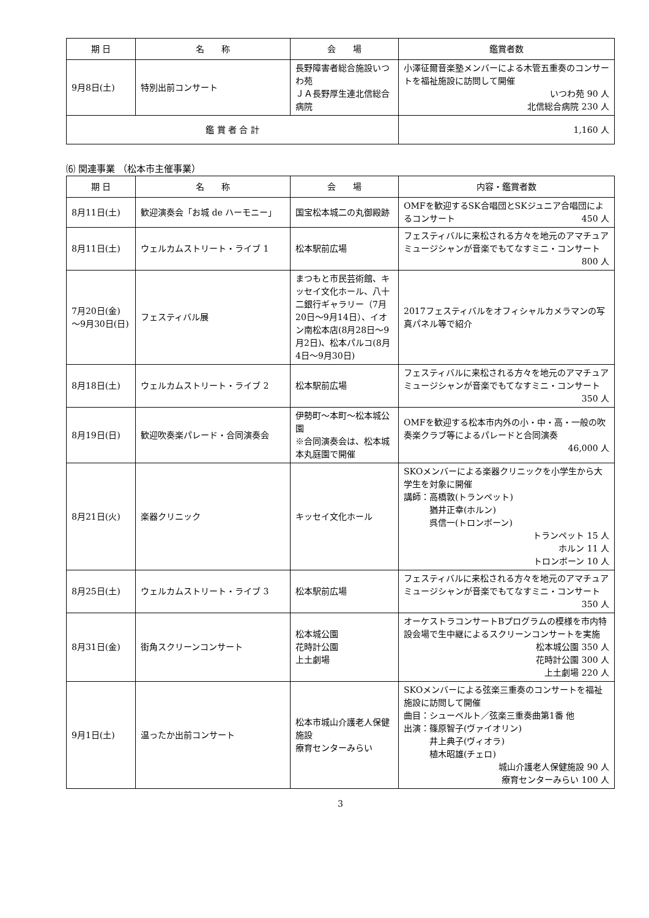| 期 日 | 名 称 | 会 場 | 鑑賞者数 |
| --- | --- | --- | --- |
| 9月8日(土) | 特別出前コンサート | 長野障害者総合施設いつわ苑 ＪＡ長野厚生連北信総合病院 | 小澤征爾音楽塾メンバーによる木管五重奏のコンサートを福祉施設に訪問して開催 いつわ苑 90 人 北信総合病院 230 人 |
| 鑑 賞 者 合 計 | | | 1,160 人 |
⑹ 関連事業 （松本市主催事業）
| 期 日 | 名 称 | 会 場 | 内容・鑑賞者数 |
| --- | --- | --- | --- |
| 8月11日(土) | 歓迎演奏会「お城 de ハーモニー」 | 国宝松本城二の丸御殿跡 | OMFを歓迎するSK合唱団とSKジュニア合唱団によるコンサート 450 人 |
| 8月11日(土) | ウェルカムストリート・ライブ 1 | 松本駅前広場 | フェスティバルに来松される方々を地元のアマチュアミュージシャンが音楽でもてなすミニ・コンサート 800 人 |
| 7月20日(金) ～9月30日(日) | フェスティバル展 | まつもと市民芸術館、キッセイ文化ホール、八十二銀行ギャラリー（7月20日～9月14日）、イオン南松本店(8月28日～9月2日)、松本パルコ(8月4日～9月30日) | 2017フェスティバルをオフィシャルカメラマンの写真パネル等で紹介 |
| 8月18日(土) | ウェルカムストリート・ライブ 2 | 松本駅前広場 | フェスティバルに来松される方々を地元のアマチュアミュージシャンが音楽でもてなすミニ・コンサート 350 人 |
| 8月19日(日) | 歓迎吹奏楽パレード・合同演奏会 | 伊勢町～本町～松本城公園 ※合同演奏会は、松本城本丸庭園で開催 | OMFを歓迎する松本市内外の小・中・高・一般の吹奏楽クラブ等によるパレードと合同演奏 46,000 人 |
| 8月21日(火) | 楽器クリニック | キッセイ文化ホール | SKOメンバーによる楽器クリニックを小学生から大学生を対象に開催 講師：高橋敦(トランペット) 猶井正幸(ホルン) 呉信一(トロンボーン) トランペット 15 人 ホルン 11 人 トロンボーン 10 人 |
| 8月25日(土) | ウェルカムストリート・ライブ 3 | 松本駅前広場 | フェスティバルに来松される方々を地元のアマチュアミュージシャンが音楽でもてなすミニ・コンサート 350 人 |
| 8月31日(金) | 街角スクリーンコンサート | 松本城公園 花時計公園 上土劇場 | オーケストラコンサートBプログラムの模様を市内特設会場で生中継によるスクリーンコンサートを実施 松本城公園 350 人 花時計公園 300 人 上土劇場 220 人 |
| 9月1日(土) | 温ったか出前コンサート | 松本市城山介護老人保健施設 療育センターみらい | SKOメンバーによる弦楽三重奏のコンサートを福祉施設に訪問して開催 曲目：シューベルト／弦楽三重奏曲第1番 他 出演：篠原智子(ヴァイオリン) 井上典子(ヴィオラ) 植木昭雄(チェロ) 城山介護老人保健施設 90 人 療育センターみらい 100 人 |
3